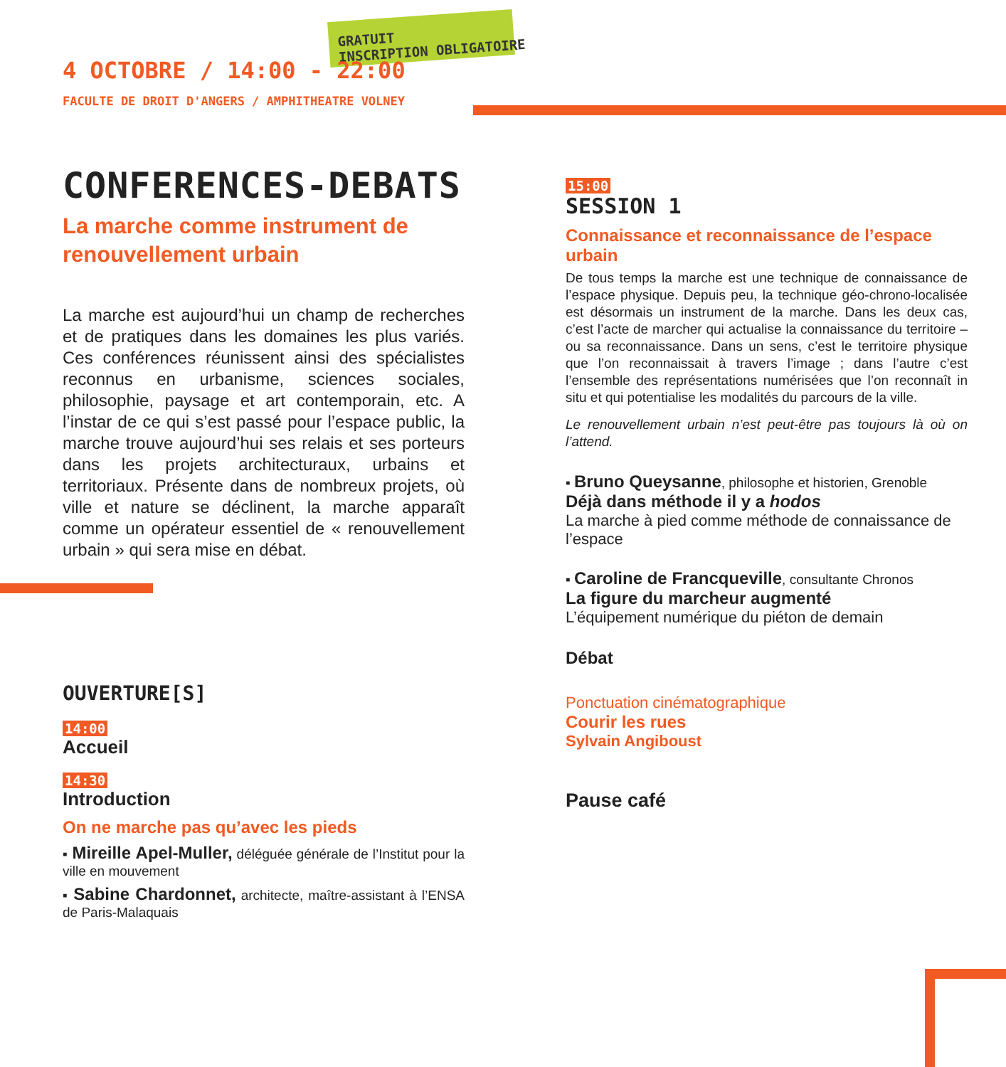GRATUIT
INSCRIPTION OBLIGATOIRE
4 OCTOBRE / 14:00 - 22:00
FACULTE DE DROIT D'ANGERS / AMPHITHEATRE VOLNEY
CONFERENCES-DEBATS
La marche comme instrument de renouvellement urbain
La marche est aujourd’hui un champ de recherches et de pratiques dans les domaines les plus variés. Ces conférences réunissent ainsi des spécialistes reconnus en urbanisme, sciences sociales, philosophie, paysage et art contemporain, etc. A l’instar de ce qui s’est passé pour l’espace public, la marche trouve aujourd’hui ses relais et ses porteurs dans les projets architecturaux, urbains et territoriaux. Présente dans de nombreux projets, où ville et nature se déclinent, la marche apparaît comme un opérateur essentiel de « renouvellement urbain » qui sera mise en débat.
OUVERTURE[S]
14:00
Accueil
14:30
Introduction
On ne marche pas qu’avec les pieds
▪ Mireille Apel-Muller, déléguée générale de l’Institut pour la ville en mouvement
▪ Sabine Chardonnet, architecte, maître-assistant à l’ENSA de Paris-Malaquais
15:00
SESSION 1
Connaissance et reconnaissance de l’espace urbain
De tous temps la marche est une technique de connaissance de l’espace physique. Depuis peu, la technique géo-chrono-localisée est désormais un instrument de la marche. Dans les deux cas, c’est l’acte de marcher qui actualise la connaissance du territoire – ou sa reconnaissance. Dans un sens, c’est le territoire physique que l’on reconnaissait à travers l’image ; dans l’autre c’est l’ensemble des représentations numérisées que l’on reconnaît in situ et qui potentialise les modalités du parcours de la ville.
Le renouvellement urbain n’est peut-être pas toujours là où on l’attend.
▪ Bruno Queysanne, philosophe et historien, Grenoble
Déjà dans méthode il y a hodos
La marche à pied comme méthode de connaissance de l’espace
▪ Caroline de Francqueville, consultante Chronos
La figure du marcheur augmenté
L’équipement numérique du piéton de demain
Débat
Ponctuation cinématographique
Courir les rues
Sylvain Angiboust
Pause café